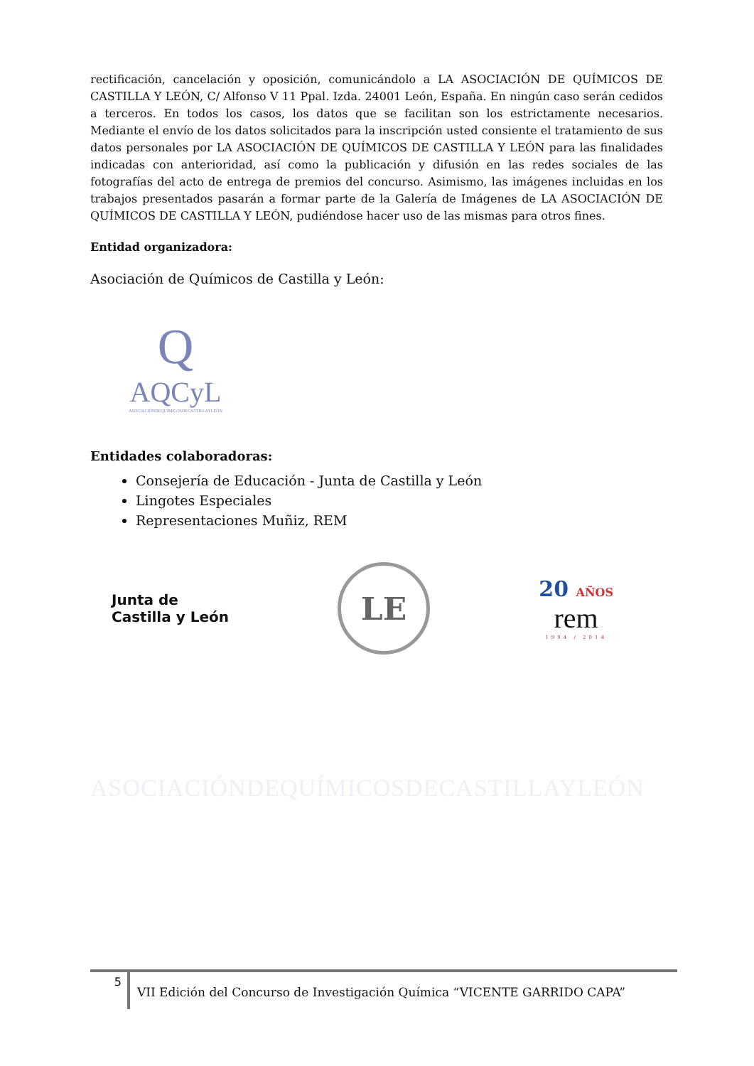rectificación, cancelación y oposición, comunicándolo a LA ASOCIACIÓN DE QUÍMICOS DE CASTILLA Y LEÓN, C/ Alfonso V 11 Ppal. Izda. 24001 León, España. En ningún caso serán cedidos a terceros. En todos los casos, los datos que se facilitan son los estrictamente necesarios. Mediante el envío de los datos solicitados para la inscripción usted consiente el tratamiento de sus datos personales por LA ASOCIACIÓN DE QUÍMICOS DE CASTILLA Y LEÓN para las finalidades indicadas con anterioridad, así como la publicación y difusión en las redes sociales de las fotografías del acto de entrega de premios del concurso. Asimismo, las imágenes incluidas en los trabajos presentados pasarán a formar parte de la Galería de Imágenes de LA ASOCIACIÓN DE QUÍMICOS DE CASTILLA Y LEÓN, pudiéndose hacer uso de las mismas para otros fines.
Entidad organizadora:
Asociación de Químicos de Castilla y León:
Q
AQCyL
ASOCIACIÓNDEQUÍMICOSDECASTILLAYLEÓN
Entidades colaboradoras:
Consejería de Educación - Junta de Castilla y León
Lingotes Especiales
Representaciones Muñiz, REM
Junta de
Castilla y León
LE
20 AÑOS
rem
1994 / 2014
ASOCIACIÓNDEQUÍMICOSDECASTILLAYLEÓN
5
VII Edición del Concurso de Investigación Química “VICENTE GARRIDO CAPA”